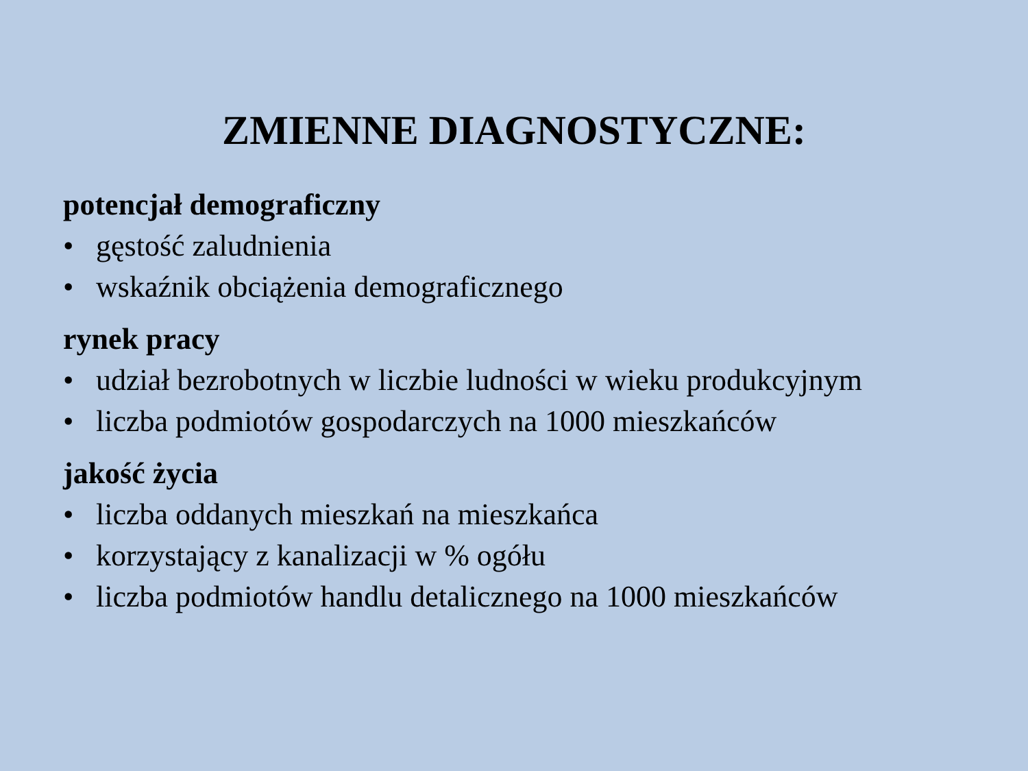ZMIENNE DIAGNOSTYCZNE:
potencjał demograficzny
• gęstość zaludnienia
• wskaźnik obciążenia demograficznego
rynek pracy
• udział bezrobotnych w liczbie ludności w wieku produkcyjnym
• liczba podmiotów gospodarczych na 1000 mieszkańców
jakość życia
• liczba oddanych mieszkań na mieszkańca
• korzystający z kanalizacji w % ogółu
• liczba podmiotów handlu detalicznego na 1000 mieszkańców